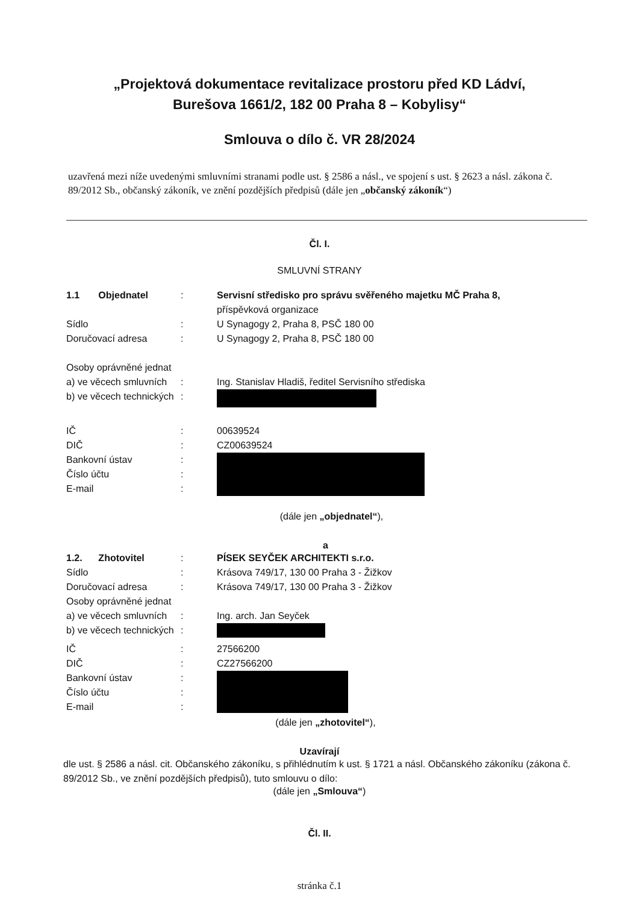„Projektová dokumentace revitalizace prostoru před KD Ládví,
Burešova 1661/2, 182 00 Praha 8 – Kobylisy“
Smlouva o dílo č. VR 28/2024
uzavřená mezi níže uvedenými smluvními stranami podle ust. § 2586 a násl., ve spojení s ust. § 2623 a násl. zákona č. 89/2012 Sb., občanský zákoník, ve znění pozdějších předpisů (dále jen „občanský zákoník“)
Čl. I.
SMLUVNÍ STRANY
1.1 Objednatel
: Servisní středisko pro správu svěřeného majetku MČ Praha 8,
příspěvková organizace
Sídlo : U Synagogy 2, Praha 8, PSČ 180 00
Doručovací adresa : U Synagogy 2, Praha 8, PSČ 180 00
Osoby oprávněné jednat
a) ve věcech smluvních
: Ing. Stanislav Hladiš, ředitel Servisního střediska
b) ve věcech technických
:
IČ : 00639524
DIČ : CZ00639524
Bankovní ústav
Číslo účtu
E-mail
:
:
:
(dále jen „objednatel“),
a
1.2. Zhotovitel
: PÍSEK SEYČEK ARCHITEKTI s.r.o.
Sídlo : Krásova 749/17, 130 00 Praha 3 - Žižkov
Doručovací adresa : Krásova 749/17, 130 00 Praha 3 - Žižkov
Osoby oprávněné jednat
a) ve věcech smluvních
: Ing. arch. Jan Seyček
b) ve věcech technických
:
IČ : 27566200
DIČ : CZ27566200
Bankovní ústav
Číslo účtu
E-mail
:
:
:
(dále jen „zhotovitel“),
Uzavírají
dle ust. § 2586 a násl. cit. Občanského zákoníku, s přihlédnutím k ust. § 1721 a násl. Občanského zákoníku (zákona č. 89/2012 Sb., ve znění pozdějších předpisů), tuto smlouvu o dílo:
(dále jen „Smlouva“)
Čl. II.
stránka č.1